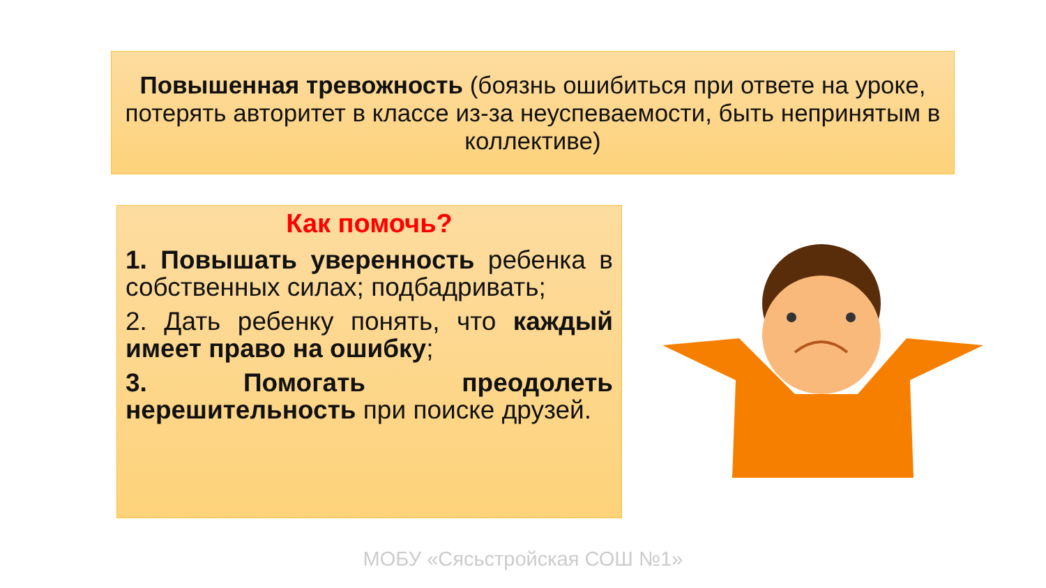Повышенная тревожность (боязнь ошибиться при ответе на уроке, потерять авторитет в классе из-за неуспеваемости, быть непринятым в коллективе)
Как помочь?
1. Повышать уверенность ребенка в собственных силах; подбадривать;
2. Дать ребенку понять, что каждый имеет право на ошибку;
3. Помогать преодолеть нерешительность при поиске друзей.
МОБУ «Сясьстройская СОШ №1»